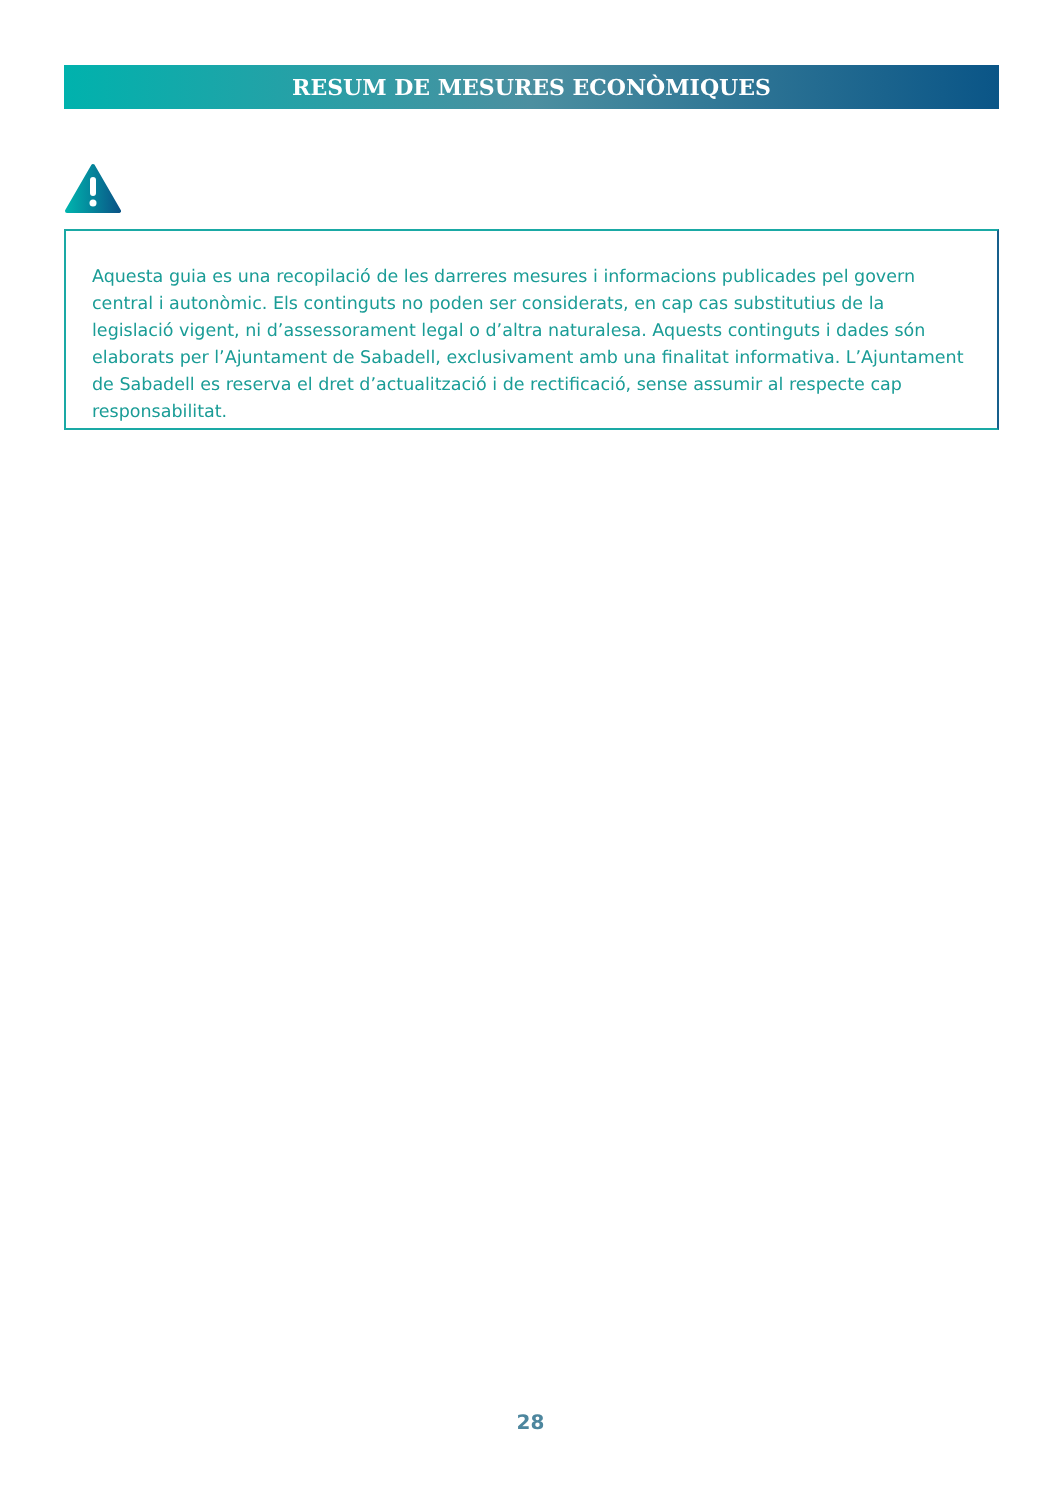RESUM DE MESURES ECONÒMIQUES
Aquesta guia es una recopilació de les darreres mesures i informacions publicades pel govern central i autonòmic. Els continguts no poden ser considerats, en cap cas substitutius de la legislació vigent, ni d’assessorament legal o d’altra naturalesa. Aquests continguts i dades són elaborats per l’Ajuntament de Sabadell, exclusivament amb una finalitat informativa. L’Ajuntament de Sabadell es reserva el dret d’actualització i de rectificació, sense assumir al respecte cap responsabilitat.
28